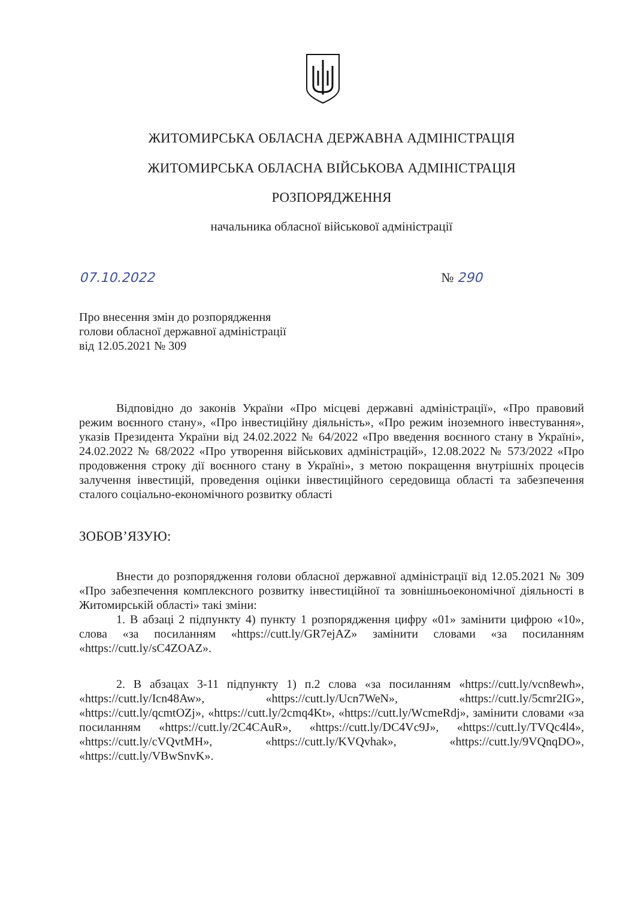ЖИТОМИРСЬКА ОБЛАСНА ДЕРЖАВНА АДМІНІСТРАЦІЯ
ЖИТОМИРСЬКА ОБЛАСНА ВІЙСЬКОВА АДМІНІСТРАЦІЯ
РОЗПОРЯДЖЕННЯ
начальника обласної військової адміністрації
07.10.2022 № 290
Про внесення змін до розпорядження
голови обласної державної адміністрації
від 12.05.2021 № 309
Відповідно до законів України «Про місцеві державні адміністрації», «Про правовий режим воєнного стану», «Про інвестиційну діяльність», «Про режим іноземного інвестування», указів Президента України від 24.02.2022 № 64/2022 «Про введення воєнного стану в Україні», 24.02.2022 № 68/2022 «Про утворення військових адміністрацій», 12.08.2022 № 573/2022 «Про продовження строку дії воєнного стану в Україні», з метою покращення внутрішніх процесів залучення інвестицій, проведення оцінки інвестиційного середовища області та забезпечення сталого соціально-економічного розвитку області
ЗОБОВ’ЯЗУЮ:
Внести до розпорядження голови обласної державної адміністрації від 12.05.2021 № 309 «Про забезпечення комплексного розвитку інвестиційної та зовнішньоекономічної діяльності в Житомирській області» такі зміни:
1. В абзаці 2 підпункту 4) пункту 1 розпорядження цифру «01» замінити цифрою «10», слова «за посиланням «https://cutt.ly/GR7ejAZ» замінити словами «за посиланням «https://cutt.ly/sC4ZOAZ».
2. В абзацах 3-11 підпункту 1) п.2 слова «за посиланням «https://cutt.ly/vcn8ewh», «https://cutt.ly/Icn48Aw», «https://cutt.ly/Ucn7WeN», «https://cutt.ly/5cmr2IG», «https://cutt.ly/qcmtOZj», «https://cutt.ly/2cmq4Kt», «https://cutt.ly/WcmeRdj», замінити словами «за посиланням «https://cutt.ly/2C4CAuR», «https://cutt.ly/DC4Vc9J», «https://cutt.ly/TVQc4l4», «https://cutt.ly/cVQvtMH», «https://cutt.ly/KVQvhak», «https://cutt.ly/9VQnqDO», «https://cutt.ly/VBwSnvK».